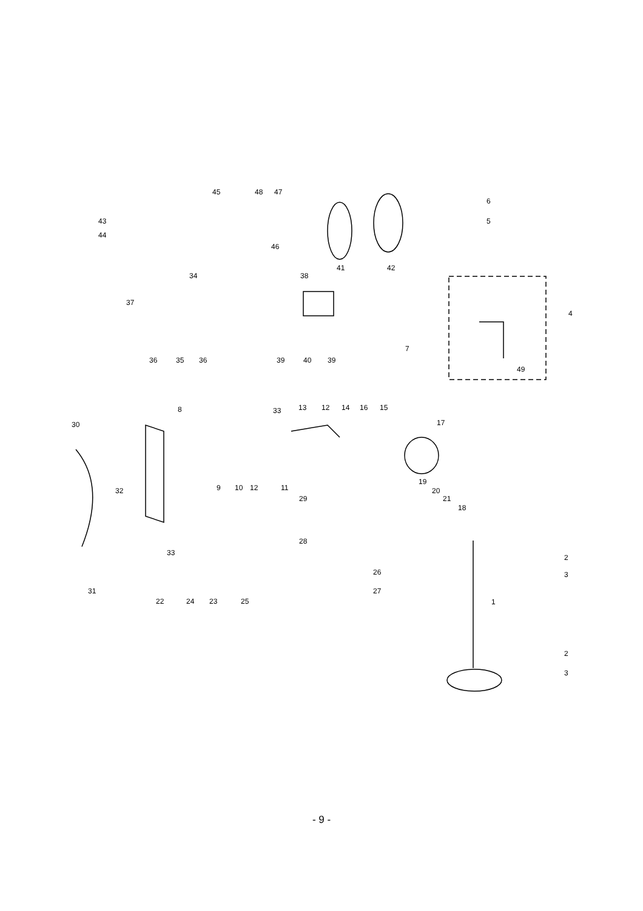45
48
47
43
44
46
41
42
6
5
34
38
37
4
36
35
36
39
40
39
7
49
8
33
13
12
14
16
15
30
17
9
10
12
11
19
20
21
18
32
29
28
33
2
3
26
27
31
22
24
23
25
1
2
3
- 9 -